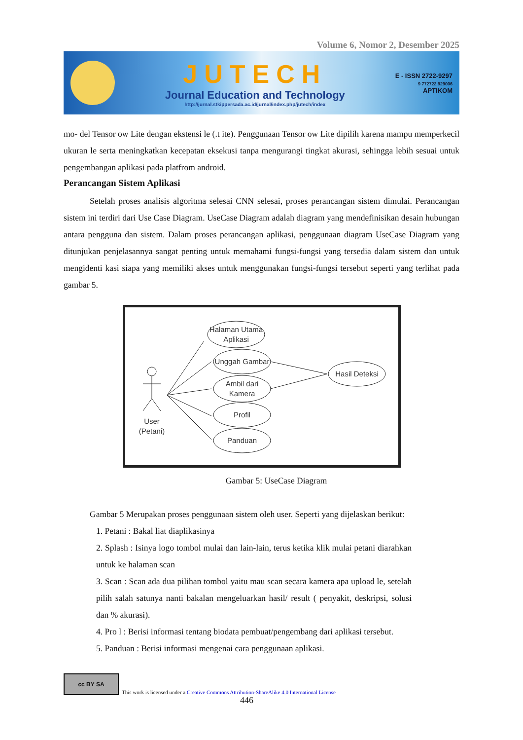Volume 6, Nomor 2, Desember 2025
JUTECH
Journal Education and Technology
http://jurnal.stkippersada.ac.id/jurnal/index.php/jutech/index
E - ISSN 2722-9297
9 772722 929006
APTIKOM
mo- del Tensor ow Lite dengan ekstensi le (.t ite). Penggunaan Tensor ow Lite dipilih karena mampu memperkecil ukuran le serta meningkatkan kecepatan eksekusi tanpa mengurangi tingkat akurasi, sehingga lebih sesuai untuk pengembangan aplikasi pada platfrom android.
Perancangan Sistem Aplikasi
Setelah proses analisis algoritma selesai CNN selesai, proses perancangan sistem dimulai. Perancangan sistem ini terdiri dari Use Case Diagram. UseCase Diagram adalah diagram yang mendefinisikan desain hubungan antara pengguna dan sistem. Dalam proses perancangan aplikasi, penggunaan diagram UseCase Diagram yang ditunjukan penjelasannya sangat penting untuk memahami fungsi-fungsi yang tersedia dalam sistem dan untuk mengidenti kasi siapa yang memiliki akses untuk menggunakan fungsi-fungsi tersebut seperti yang terlihat pada gambar 5.
User
(Petani)
Halaman Utama
Aplikasi
Unggah Gambar
Ambil dari
Kamera
Profil
Panduan
Hasil Deteksi
Gambar 5: UseCase Diagram
Gambar 5 Merupakan proses penggunaan sistem oleh user. Seperti yang dijelaskan berikut:
1. Petani : Bakal liat diaplikasinya
2. Splash : Isinya logo tombol mulai dan lain-lain, terus ketika klik mulai petani diarahkan untuk ke halaman scan
3. Scan : Scan ada dua pilihan tombol yaitu mau scan secara kamera apa upload le, setelah pilih salah satunya nanti bakalan mengeluarkan hasil/ result ( penyakit, deskripsi, solusi dan % akurasi).
4. Pro l : Berisi informasi tentang biodata pembuat/pengembang dari aplikasi tersebut.
5. Panduan : Berisi informasi mengenai cara penggunaan aplikasi.
cc BY SA
This work is licensed under a Creative Commons Attribution-ShareAlike 4.0 International License
446